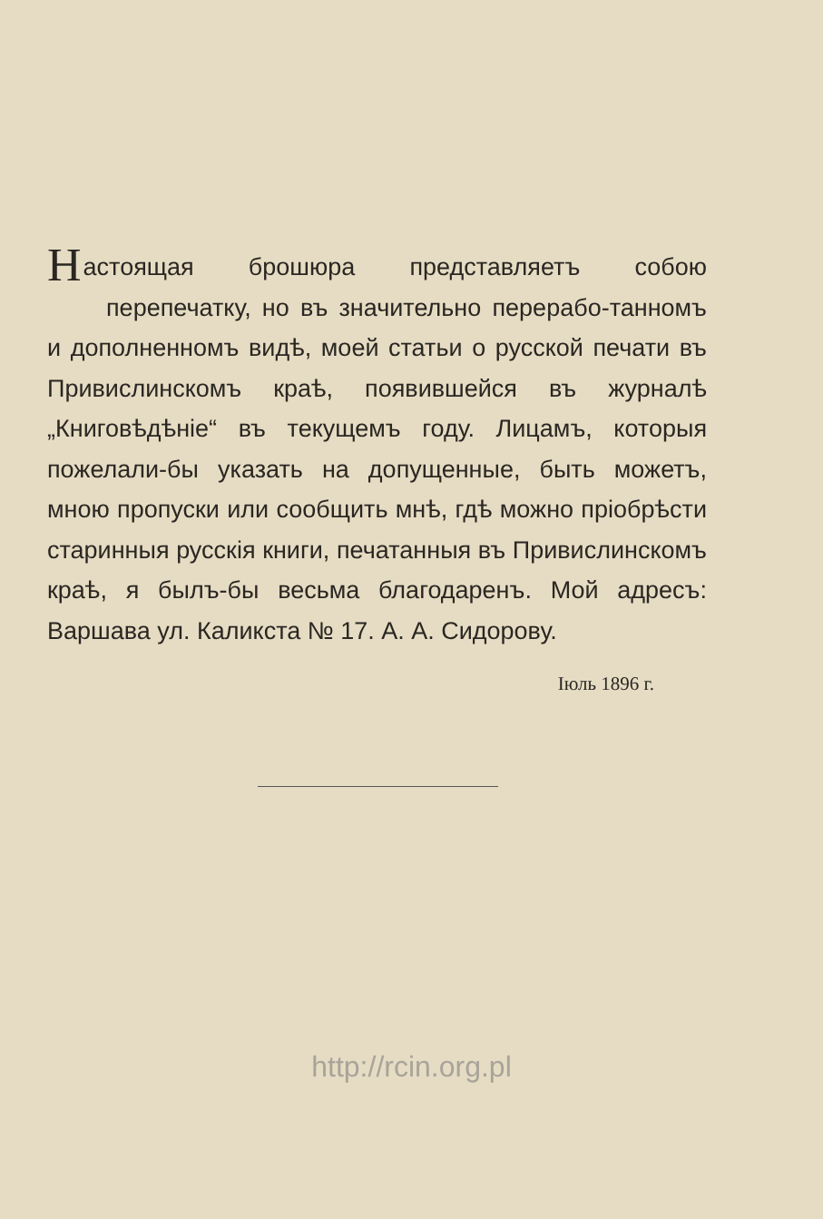Настоящая брошюра представляетъ собою перепечатку, но въ значительно перерабо-танномъ и дополненномъ видѣ, моей статьи о русской печати въ Привислинскомъ краѣ, появившейся въ журналѣ „Книговѣдѣніе“ въ текущемъ году. Лицамъ, которыя пожелали-бы указать на допущенные, быть можетъ, мною пропуски или сообщить мнѣ, гдѣ можно пріобрѣсти старинныя русскія книги, печатанныя въ Привислинскомъ краѣ, я былъ-бы весьма благодаренъ. Мой адресъ: Варшава ул. Каликста № 17. А. А. Сидорову.
Іюль 1896 г.
http://rcin.org.pl